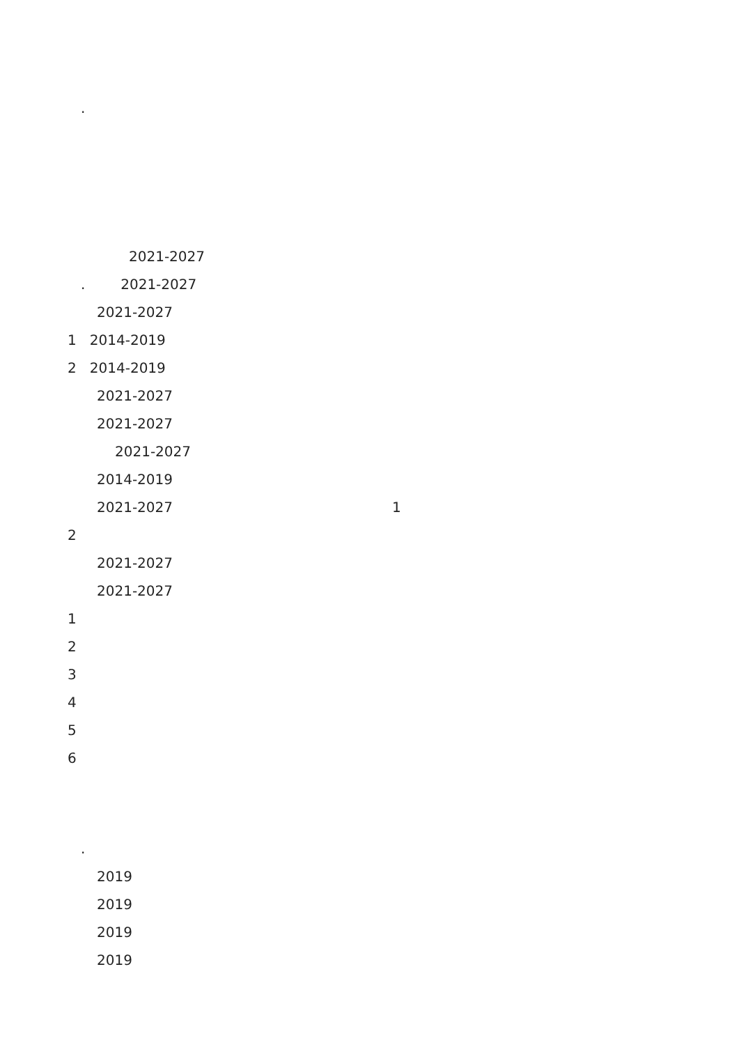.
2021-2027
. 2021-2027
2021-2027
1 2014-2019
2 2014-2019
2021-2027
2021-2027
2021-2027
2014-2019
2021-2027 1
2
2021-2027
2021-2027
1
2
3
4
5
6
.
2019
2019
2019
2019